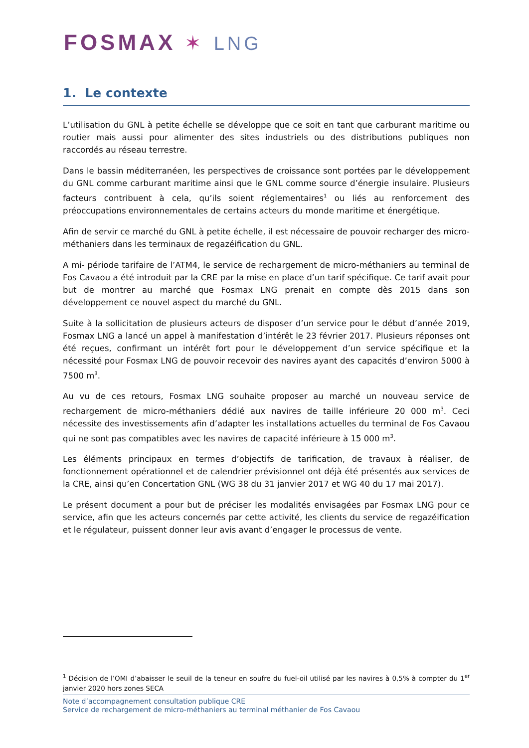FOSMAX ✶ LNG
1. Le contexte
L’utilisation du GNL à petite échelle se développe que ce soit en tant que carburant maritime ou routier mais aussi pour alimenter des sites industriels ou des distributions publiques non raccordés au réseau terrestre.
Dans le bassin méditerranéen, les perspectives de croissance sont portées par le développement du GNL comme carburant maritime ainsi que le GNL comme source d’énergie insulaire. Plusieurs facteurs contribuent à cela, qu’ils soient réglementaires<sup>1</sup> ou liés au renforcement des préoccupations environnementales de certains acteurs du monde maritime et énergétique.
Afin de servir ce marché du GNL à petite échelle, il est nécessaire de pouvoir recharger des micro-méthaniers dans les terminaux de regazéification du GNL.
A mi- période tarifaire de l’ATM4, le service de rechargement de micro-méthaniers au terminal de Fos Cavaou a été introduit par la CRE par la mise en place d’un tarif spécifique. Ce tarif avait pour but de montrer au marché que Fosmax LNG prenait en compte dès 2015 dans son développement ce nouvel aspect du marché du GNL.
Suite à la sollicitation de plusieurs acteurs de disposer d’un service pour le début d’année 2019, Fosmax LNG a lancé un appel à manifestation d’intérêt le 23 février 2017. Plusieurs réponses ont été reçues, confirmant un intérêt fort pour le développement d’un service spécifique et la nécessité pour Fosmax LNG de pouvoir recevoir des navires ayant des capacités d’environ 5000 à 7500 m<sup>3</sup>.
Au vu de ces retours, Fosmax LNG souhaite proposer au marché un nouveau service de rechargement de micro-méthaniers dédié aux navires de taille inférieure 20 000 m<sup>3</sup>. Ceci nécessite des investissements afin d’adapter les installations actuelles du terminal de Fos Cavaou qui ne sont pas compatibles avec les navires de capacité inférieure à 15 000 m<sup>3</sup>.
Les éléments principaux en termes d’objectifs de tarification, de travaux à réaliser, de fonctionnement opérationnel et de calendrier prévisionnel ont déjà été présentés aux services de la CRE, ainsi qu’en Concertation GNL (WG 38 du 31 janvier 2017 et WG 40 du 17 mai 2017).
Le présent document a pour but de préciser les modalités envisagées par Fosmax LNG pour ce service, afin que les acteurs concernés par cette activité, les clients du service de regazéification et le régulateur, puissent donner leur avis avant d’engager le processus de vente.
<sup>1</sup> Décision de l’OMI d’abaisser le seuil de la teneur en soufre du fuel-oil utilisé par les navires à 0,5% à compter du 1<sup>er</sup> janvier 2020 hors zones SECA
Note d’accompagnement consultation publique CRE
Service de rechargement de micro-méthaniers au terminal méthanier de Fos Cavaou